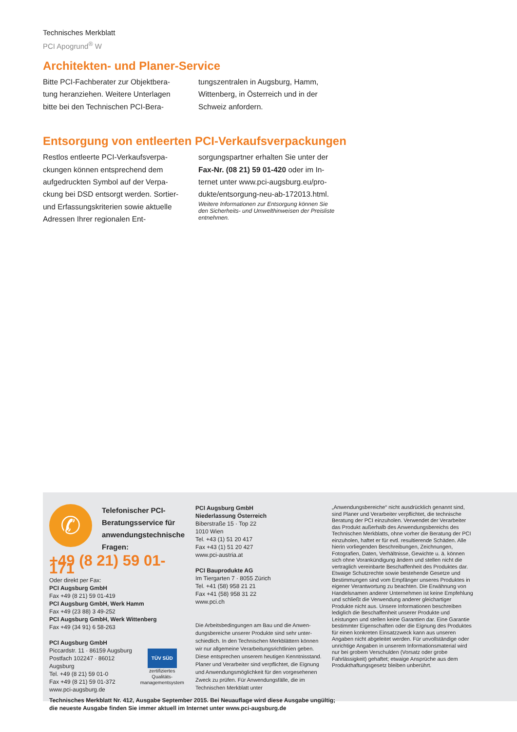Technisches Merkblatt
PCI Apogrund<sup>®</sup> W
Architekten- und Planer-Service
Bitte PCI-Fachberater zur Objektbera­tung heranziehen. Weitere Unterlagen bitte bei den Technischen PCI-Bera-
tungszentralen in Augsburg, Hamm, Wittenberg, in Österreich und in der Schweiz anfordern.
Entsorgung von entleerten PCI-Verkaufsverpackungen
Restlos entleerte PCI-Verkaufsverpa­ckungen können entsprechend dem aufgedruckten Symbol auf der Verpa­ckung bei DSD entsorgt werden. Sor­tier- und Erfassungskriterien sowie aktuelle Adressen Ihrer regionalen Ent-
sorgungspartner erhalten Sie unter der Fax-Nr. (08 21) 59 01-420 oder im In­ternet unter www.pci-augsburg.eu/pro­dukte/entsorgung-neu-ab-172013.html.
Weitere Informationen zur Entsorgung können Sie den Sicherheits- und Umwelthinweisen der Preisliste entneh­men.
✆
Telefonischer PCI-Beratungsservice für anwendungs­technische Fragen:
+49 (8 21) 59 01-171
Oder direkt per Fax:
PCI Augsburg GmbH
Fax +49 (8 21) 59 01-419
PCI Augsburg GmbH, Werk Hamm
Fax +49 (23 88) 3 49-252
PCI Augsburg GmbH, Werk Wittenberg
Fax +49 (34 91) 6 58-263
PCI Augsburg GmbH
Piccardstr. 11 · 86159 Augsburg
Postfach 102247 · 86012 Augsburg
Tel. +49 (8 21) 59 01-0
Fax +49 (8 21) 59 01-372
www.pci-augsburg.de
TÜV SÜD
zertifiziertes Qualitäts-
managementsystem
PCI Augsburg GmbH
Niederlassung Österreich
Biberstraße 15 · Top 22
1010 Wien
Tel. +43 (1) 51 20 417
Fax +43 (1) 51 20 427
www.pci-austria.at
PCI Bauprodukte AG
Im Tiergarten 7 · 8055 Zürich
Tel. +41 (58) 958 21 21
Fax +41 (58) 958 31 22
www.pci.ch
Die Arbeitsbedingungen am Bau und die Anwen­dungsbereiche unserer Produkte sind sehr unter­schiedlich. In den Technischen Merkblättern können wir nur allgemeine Verarbeitungsrichtlinien geben. Diese entsprechen unserem heutigen Kenntnisstand. Planer und Verarbeiter sind ver­pflichtet, die Eignung und Anwendungsmöglichkeit für den vorgesehenen Zweck zu prüfen. Für An­wendungsfälle, die im Technischen Merkblatt unter
„Anwendungsbereiche“ nicht ausdrücklich genannt sind, sind Planer und Verarbeiter verpflichtet, die technische Beratung der PCI einzuholen. Verwendet der Verarbeiter das Produkt außerhalb des Anwendungsbereichs des Technischen Merkblatts, ohne vorher die Beratung der PCI einzuholen, haftet er für evtl. resultierende Schäden. Alle hierin vorliegenden Beschreibungen, Zeichnungen, Fotografien, Daten, Verhältnisse, Gewichte u. ä. können sich ohne Vorankündigung ändern und stellen nicht die vertraglich vereinbarte Beschaffenheit des Produktes dar. Etwaige Schutzrechte sowie bestehende Gesetze und Bestimmungen sind vom Empfänger unseres Produktes in eigener Verantwortung zu beachten. Die Erwähnung von Handelsnamen anderer Unternehmen ist keine Empfehlung und schließt die Verwendung anderer gleich­artiger Produkte nicht aus. Unsere Informationen be­schreiben lediglich die Beschaffenheit unserer Produkte und Leistungen und stellen keine Garantien dar. Eine Ga­rantie bestimmter Eigenschaften oder die Eignung des Produktes für einen konkreten Einsatzzweck kann aus unseren Angaben nicht abgeleitet werden. Für unvoll­ständige oder unrichtige Angaben in unserem Informati­onsmaterial wird nur bei grobem Verschulden (Vorsatz oder grobe Fahrlässigkeit) gehaftet; etwaige Ansprüche aus dem Produkthaftungsgesetz bleiben unberührt.
Technisches Merkblatt Nr. 412, Ausgabe September 2015. Bei Neuauflage wird diese Ausgabe ungültig;
die neueste Ausgabe finden Sie immer aktuell im Internet unter www.pci-augsburg.de